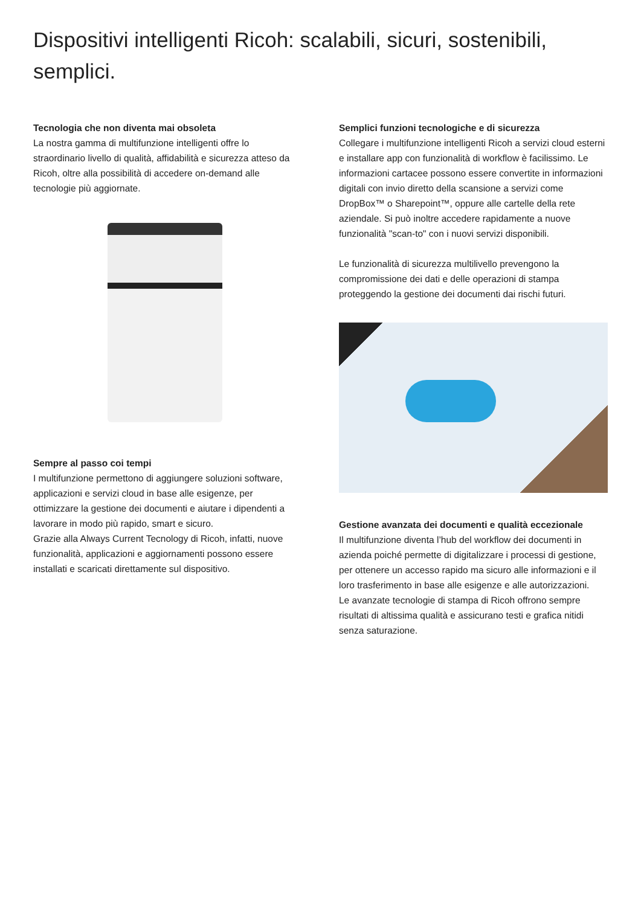Dispositivi intelligenti Ricoh: scalabili, sicuri, sostenibili, semplici.
Tecnologia che non diventa mai obsoleta
La nostra gamma di multifunzione intelligenti offre lo straordinario livello di qualità, affidabilità e sicurezza atteso da Ricoh, oltre alla possibilità di accedere on-demand alle tecnologie più aggiornate.
Sempre al passo coi tempi
I multifunzione permettono di aggiungere soluzioni software, applicazioni e servizi cloud in base alle esigenze, per ottimizzare la gestione dei documenti e aiutare i dipendenti a lavorare in modo più rapido, smart e sicuro.
Grazie alla Always Current Tecnology di Ricoh, infatti, nuove funzionalità, applicazioni e aggiornamenti possono essere installati e scaricati direttamente sul dispositivo.
Semplici funzioni tecnologiche e di sicurezza
Collegare i multifunzione intelligenti Ricoh a servizi cloud esterni e installare app con funzionalità di workflow è facilissimo. Le informazioni cartacee possono essere convertite in informazioni digitali con invio diretto della scansione a servizi come DropBox™ o Sharepoint™, oppure alle cartelle della rete aziendale. Si può inoltre accedere rapidamente a nuove funzionalità "scan-to" con i nuovi servizi disponibili.
Le funzionalità di sicurezza multilivello prevengono la compromissione dei dati e delle operazioni di stampa proteggendo la gestione dei documenti dai rischi futuri.
Gestione avanzata dei documenti e qualità eccezionale
Il multifunzione diventa l’hub del workflow dei documenti in azienda poiché permette di digitalizzare i processi di gestione, per ottenere un accesso rapido ma sicuro alle informazioni e il loro trasferimento in base alle esigenze e alle autorizzazioni.
Le avanzate tecnologie di stampa di Ricoh offrono sempre risultati di altissima qualità e assicurano testi e grafica nitidi senza saturazione.